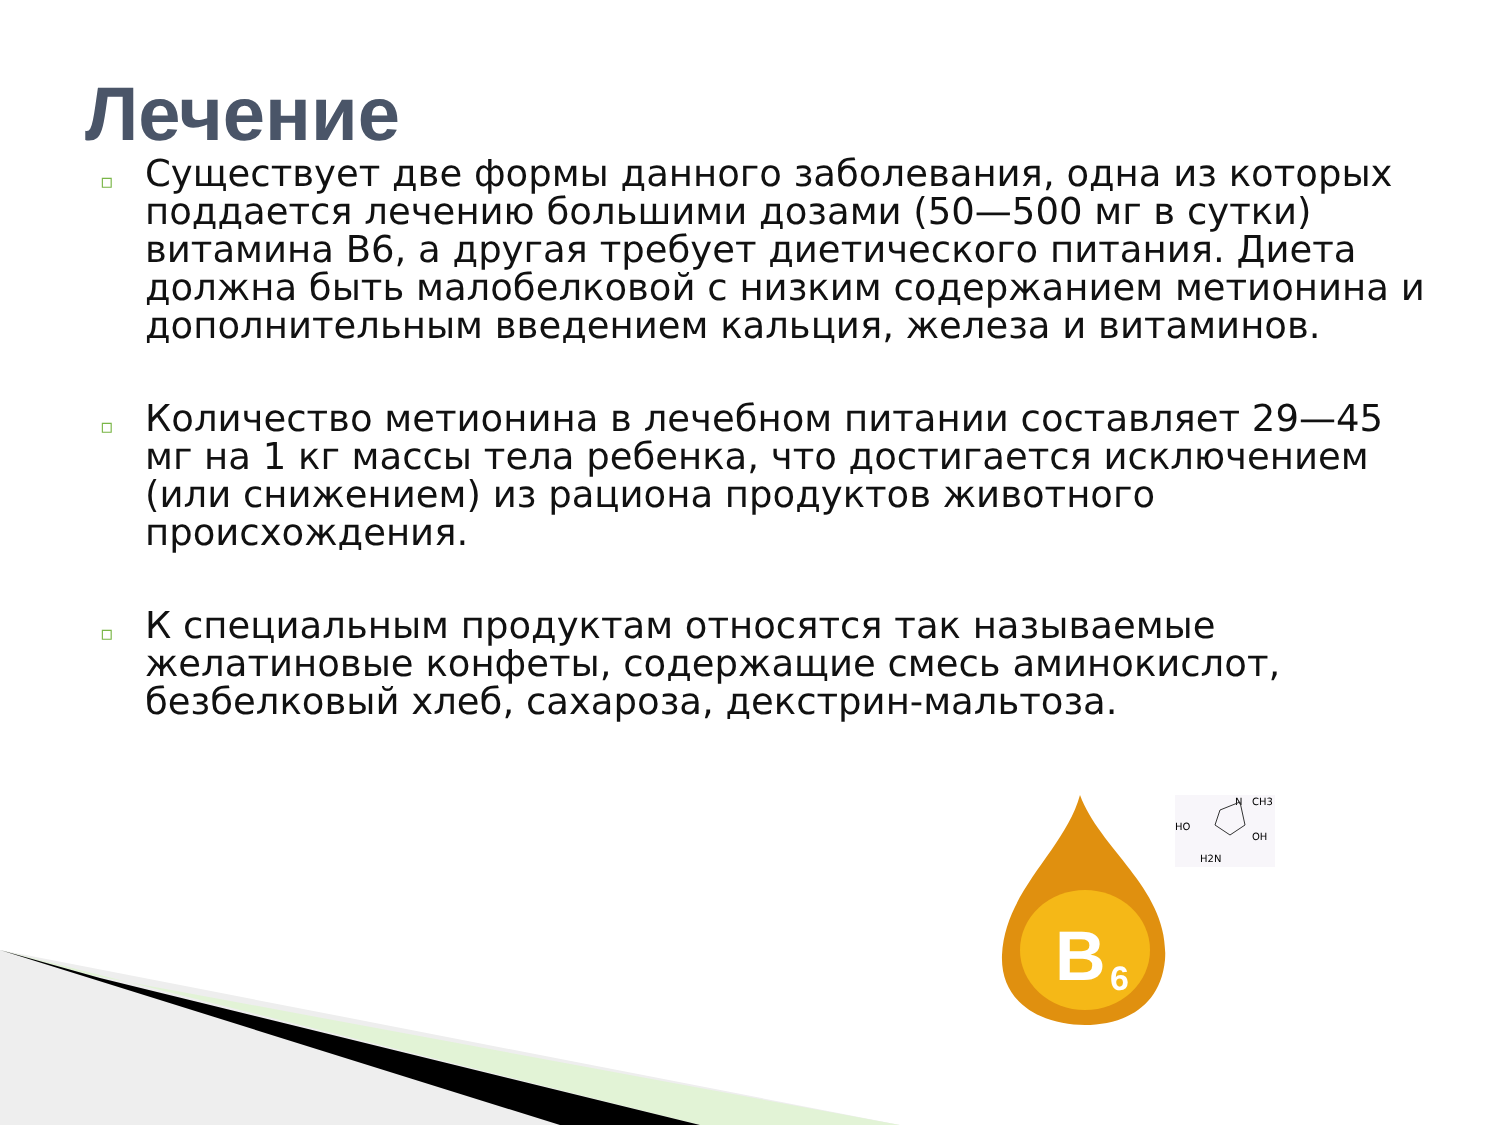Лечение
▫
Существует две формы данного заболевания, одна из которых поддается лечению большими дозами (50—500 мг в сутки) витамина В6, а другая требует диетического питания. Диета должна быть малобелковой с низким содержанием метионина и дополнительным введением кальция, железа и витаминов.
▫
Количество метионина в лечебном питании составляет 29—45 мг на 1 кг массы тела ребенка, что достигается исключением (или снижением) из рациона продуктов животного происхождения.
▫
К специальным продуктам относятся так называемые желатиновые конфеты, содержащие смесь аминокислот, безбелковый хлеб, сахароза, декстрин-мальтоза.
B
6
HO
N
CH3
OH
H2N